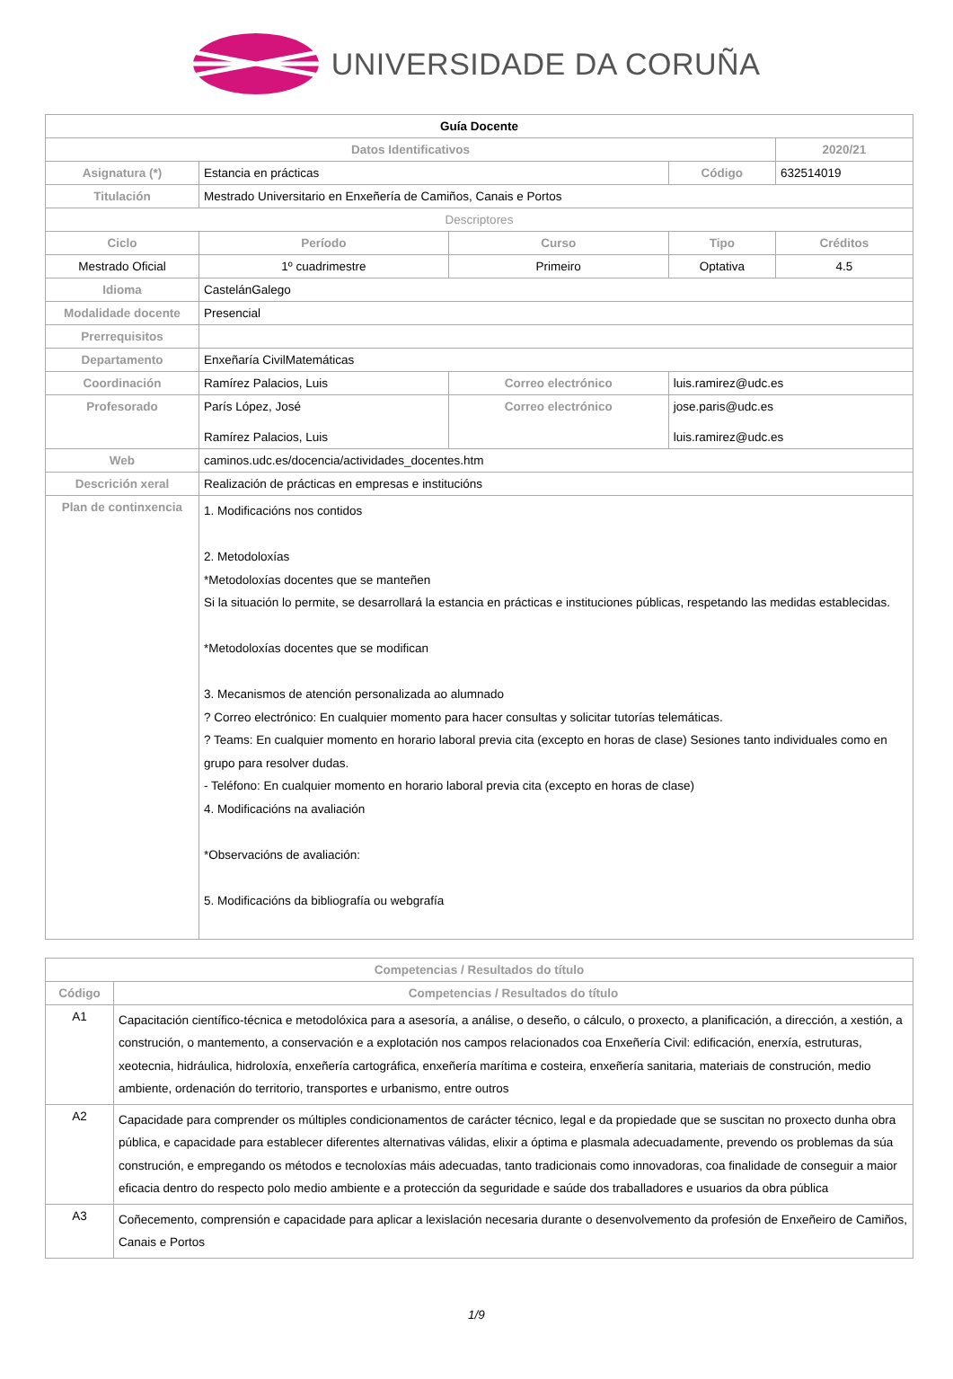UNIVERSIDADE DA CORUÑA
| Guía Docente | | | | | |
| --- | --- | --- | --- | --- | --- |
| Datos Identificativos | | | | | 2020/21 |
| Asignatura (*) | Estancia en prácticas | | | Código | 632514019 |
| Titulación | Mestrado Universitario en Enxeñería de Camiños, Canais e Portos | | | | |
| Descriptores | | | | | |
| Ciclo | | Período | Curso | Tipo | Créditos |
| Mestrado Oficial | | 1º cuadrimestre | Primeiro | Optativa | 4.5 |
| Idioma | CastelánGalego | | | | |
| Modalidade docente | Presencial | | | | |
| Prerrequisitos | | | | | |
| Departamento | Enxeñaría CivilMatemáticas | | | | |
| Coordinación | Ramírez Palacios, Luis | | Correo electrónico | luis.ramirez@udc.es | |
| Profesorado | París López, José Ramírez Palacios, Luis | | Correo electrónico | jose.paris@udc.es luis.ramirez@udc.es | |
| Web | caminos.udc.es/docencia/actividades_docentes.htm | | | | |
| Descrición xeral | Realización de prácticas en empresas e institucións | | | | |
| Plan de continxencia | 1. Modificacións nos contidos 2. Metodoloxías *Metodoloxías docentes que se manteñen Si la situación lo permite, se desarrollará la estancia en prácticas e instituciones públicas, respetando las medidas establecidas. *Metodoloxías docentes que se modifican 3. Mecanismos de atención personalizada ao alumnado ? Correo electrónico: En cualquier momento para hacer consultas y solicitar tutorías telemáticas. ? Teams: En cualquier momento en horario laboral previa cita (excepto en horas de clase) Sesiones tanto individuales como en grupo para resolver dudas. - Teléfono: En cualquier momento en horario laboral previa cita (excepto en horas de clase) 4. Modificacións na avaliación *Observacións de avaliación: 5. Modificacións da bibliografía ou webgrafía | | | | |
| Competencias / Resultados do título | |
| --- | --- |
| Código | Competencias / Resultados do título |
| A1 | Capacitación científico-técnica e metodolóxica para a asesoría, a análise, o deseño, o cálculo, o proxecto, a planificación, a dirección, a xestión, a construción, o mantemento, a conservación e a explotación nos campos relacionados coa Enxeñería Civil: edificación, enerxía, estruturas, xeotecnia, hidráulica, hidroloxía, enxeñería cartográfica, enxeñería marítima e costeira, enxeñería sanitaria, materiais de construción, medio ambiente, ordenación do territorio, transportes e urbanismo, entre outros |
| A2 | Capacidade para comprender os múltiples condicionamentos de carácter técnico, legal e da propiedade que se suscitan no proxecto dunha obra pública, e capacidade para establecer diferentes alternativas válidas, elixir a óptima e plasmala adecuadamente, prevendo os problemas da súa construción, e empregando os métodos e tecnoloxías máis adecuadas, tanto tradicionais como innovadoras, coa finalidade de conseguir a maior eficacia dentro do respecto polo medio ambiente e a protección da seguridade e saúde dos traballadores e usuarios da obra pública |
| A3 | Coñecemento, comprensión e capacidade para aplicar a lexislación necesaria durante o desenvolvemento da profesión de Enxeñeiro de Camiños, Canais e Portos |
1/9